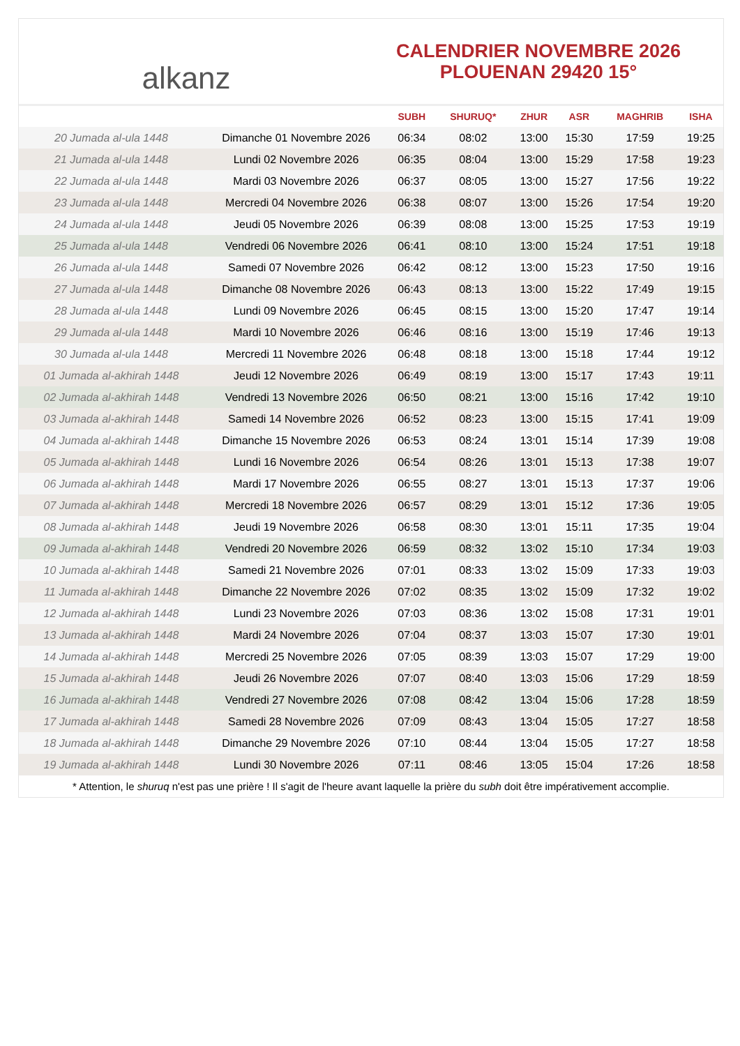alkanz
CALENDRIER NOVEMBRE 2026
PLOUENAN 29420 15°
| | | SUBH | SHURUQ* | ZHUR | ASR | MAGHRIB | ISHA |
| --- | --- | --- | --- | --- | --- | --- | --- |
| 20 Jumada al-ula 1448 | Dimanche 01 Novembre 2026 | 06:34 | 08:02 | 13:00 | 15:30 | 17:59 | 19:25 |
| 21 Jumada al-ula 1448 | Lundi 02 Novembre 2026 | 06:35 | 08:04 | 13:00 | 15:29 | 17:58 | 19:23 |
| 22 Jumada al-ula 1448 | Mardi 03 Novembre 2026 | 06:37 | 08:05 | 13:00 | 15:27 | 17:56 | 19:22 |
| 23 Jumada al-ula 1448 | Mercredi 04 Novembre 2026 | 06:38 | 08:07 | 13:00 | 15:26 | 17:54 | 19:20 |
| 24 Jumada al-ula 1448 | Jeudi 05 Novembre 2026 | 06:39 | 08:08 | 13:00 | 15:25 | 17:53 | 19:19 |
| 25 Jumada al-ula 1448 | Vendredi 06 Novembre 2026 | 06:41 | 08:10 | 13:00 | 15:24 | 17:51 | 19:18 |
| 26 Jumada al-ula 1448 | Samedi 07 Novembre 2026 | 06:42 | 08:12 | 13:00 | 15:23 | 17:50 | 19:16 |
| 27 Jumada al-ula 1448 | Dimanche 08 Novembre 2026 | 06:43 | 08:13 | 13:00 | 15:22 | 17:49 | 19:15 |
| 28 Jumada al-ula 1448 | Lundi 09 Novembre 2026 | 06:45 | 08:15 | 13:00 | 15:20 | 17:47 | 19:14 |
| 29 Jumada al-ula 1448 | Mardi 10 Novembre 2026 | 06:46 | 08:16 | 13:00 | 15:19 | 17:46 | 19:13 |
| 30 Jumada al-ula 1448 | Mercredi 11 Novembre 2026 | 06:48 | 08:18 | 13:00 | 15:18 | 17:44 | 19:12 |
| 01 Jumada al-akhirah 1448 | Jeudi 12 Novembre 2026 | 06:49 | 08:19 | 13:00 | 15:17 | 17:43 | 19:11 |
| 02 Jumada al-akhirah 1448 | Vendredi 13 Novembre 2026 | 06:50 | 08:21 | 13:00 | 15:16 | 17:42 | 19:10 |
| 03 Jumada al-akhirah 1448 | Samedi 14 Novembre 2026 | 06:52 | 08:23 | 13:00 | 15:15 | 17:41 | 19:09 |
| 04 Jumada al-akhirah 1448 | Dimanche 15 Novembre 2026 | 06:53 | 08:24 | 13:01 | 15:14 | 17:39 | 19:08 |
| 05 Jumada al-akhirah 1448 | Lundi 16 Novembre 2026 | 06:54 | 08:26 | 13:01 | 15:13 | 17:38 | 19:07 |
| 06 Jumada al-akhirah 1448 | Mardi 17 Novembre 2026 | 06:55 | 08:27 | 13:01 | 15:13 | 17:37 | 19:06 |
| 07 Jumada al-akhirah 1448 | Mercredi 18 Novembre 2026 | 06:57 | 08:29 | 13:01 | 15:12 | 17:36 | 19:05 |
| 08 Jumada al-akhirah 1448 | Jeudi 19 Novembre 2026 | 06:58 | 08:30 | 13:01 | 15:11 | 17:35 | 19:04 |
| 09 Jumada al-akhirah 1448 | Vendredi 20 Novembre 2026 | 06:59 | 08:32 | 13:02 | 15:10 | 17:34 | 19:03 |
| 10 Jumada al-akhirah 1448 | Samedi 21 Novembre 2026 | 07:01 | 08:33 | 13:02 | 15:09 | 17:33 | 19:03 |
| 11 Jumada al-akhirah 1448 | Dimanche 22 Novembre 2026 | 07:02 | 08:35 | 13:02 | 15:09 | 17:32 | 19:02 |
| 12 Jumada al-akhirah 1448 | Lundi 23 Novembre 2026 | 07:03 | 08:36 | 13:02 | 15:08 | 17:31 | 19:01 |
| 13 Jumada al-akhirah 1448 | Mardi 24 Novembre 2026 | 07:04 | 08:37 | 13:03 | 15:07 | 17:30 | 19:01 |
| 14 Jumada al-akhirah 1448 | Mercredi 25 Novembre 2026 | 07:05 | 08:39 | 13:03 | 15:07 | 17:29 | 19:00 |
| 15 Jumada al-akhirah 1448 | Jeudi 26 Novembre 2026 | 07:07 | 08:40 | 13:03 | 15:06 | 17:29 | 18:59 |
| 16 Jumada al-akhirah 1448 | Vendredi 27 Novembre 2026 | 07:08 | 08:42 | 13:04 | 15:06 | 17:28 | 18:59 |
| 17 Jumada al-akhirah 1448 | Samedi 28 Novembre 2026 | 07:09 | 08:43 | 13:04 | 15:05 | 17:27 | 18:58 |
| 18 Jumada al-akhirah 1448 | Dimanche 29 Novembre 2026 | 07:10 | 08:44 | 13:04 | 15:05 | 17:27 | 18:58 |
| 19 Jumada al-akhirah 1448 | Lundi 30 Novembre 2026 | 07:11 | 08:46 | 13:05 | 15:04 | 17:26 | 18:58 |
* Attention, le shuruq n'est pas une prière ! Il s'agit de l'heure avant laquelle la prière du subh doit être impérativement accomplie.